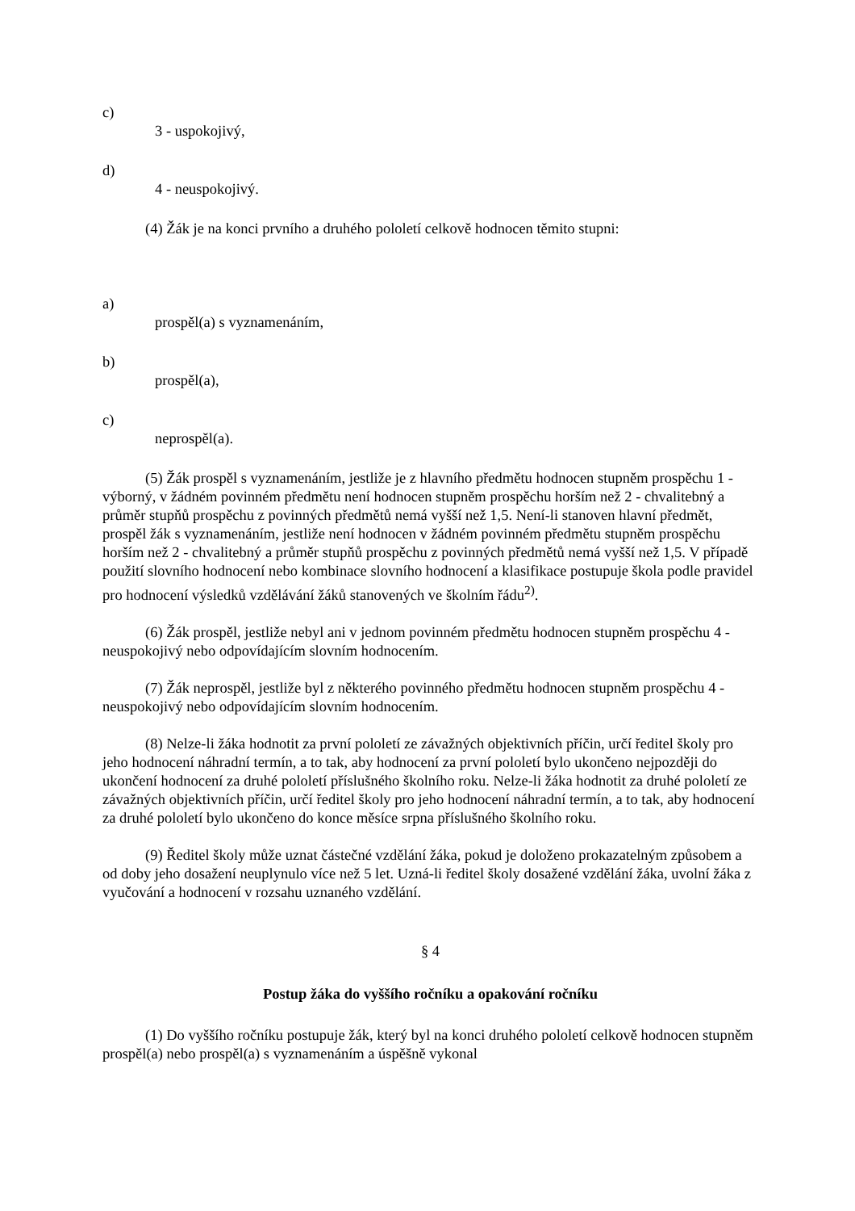c)
3 - uspokojivý,
d)
4 - neuspokojivý.
(4) Žák je na konci prvního a druhého pololetí celkově hodnocen těmito stupni:
a)
prospěl(a) s vyznamenáním,
b)
prospěl(a),
c)
neprospěl(a).
(5) Žák prospěl s vyznamenáním, jestliže je z hlavního předmětu hodnocen stupněm prospěchu 1 - výborný, v žádném povinném předmětu není hodnocen stupněm prospěchu horším než 2 - chvalitebný a průměr stupňů prospěchu z povinných předmětů nemá vyšší než 1,5. Není-li stanoven hlavní předmět, prospěl žák s vyznamenáním, jestliže není hodnocen v žádném povinném předmětu stupněm prospěchu horším než 2 - chvalitebný a průměr stupňů prospěchu z povinných předmětů nemá vyšší než 1,5. V případě použití slovního hodnocení nebo kombinace slovního hodnocení a klasifikace postupuje škola podle pravidel pro hodnocení výsledků vzdělávání žáků stanovených ve školním řádu<sup>2)</sup>.
(6) Žák prospěl, jestliže nebyl ani v jednom povinném předmětu hodnocen stupněm prospěchu 4 - neuspokojivý nebo odpovídajícím slovním hodnocením.
(7) Žák neprospěl, jestliže byl z některého povinného předmětu hodnocen stupněm prospěchu 4 - neuspokojivý nebo odpovídajícím slovním hodnocením.
(8) Nelze-li žáka hodnotit za první pololetí ze závažných objektivních příčin, určí ředitel školy pro jeho hodnocení náhradní termín, a to tak, aby hodnocení za první pololetí bylo ukončeno nejpozději do ukončení hodnocení za druhé pololetí příslušného školního roku. Nelze-li žáka hodnotit za druhé pololetí ze závažných objektivních příčin, určí ředitel školy pro jeho hodnocení náhradní termín, a to tak, aby hodnocení za druhé pololetí bylo ukončeno do konce měsíce srpna příslušného školního roku.
(9) Ředitel školy může uznat částečné vzdělání žáka, pokud je doloženo prokazatelným způsobem a od doby jeho dosažení neuplynulo více než 5 let. Uzná-li ředitel školy dosažené vzdělání žáka, uvolní žáka z vyučování a hodnocení v rozsahu uznaného vzdělání.
§ 4
Postup žáka do vyššího ročníku a opakování ročníku
(1) Do vyššího ročníku postupuje žák, který byl na konci druhého pololetí celkově hodnocen stupněm prospěl(a) nebo prospěl(a) s vyznamenáním a úspěšně vykonal